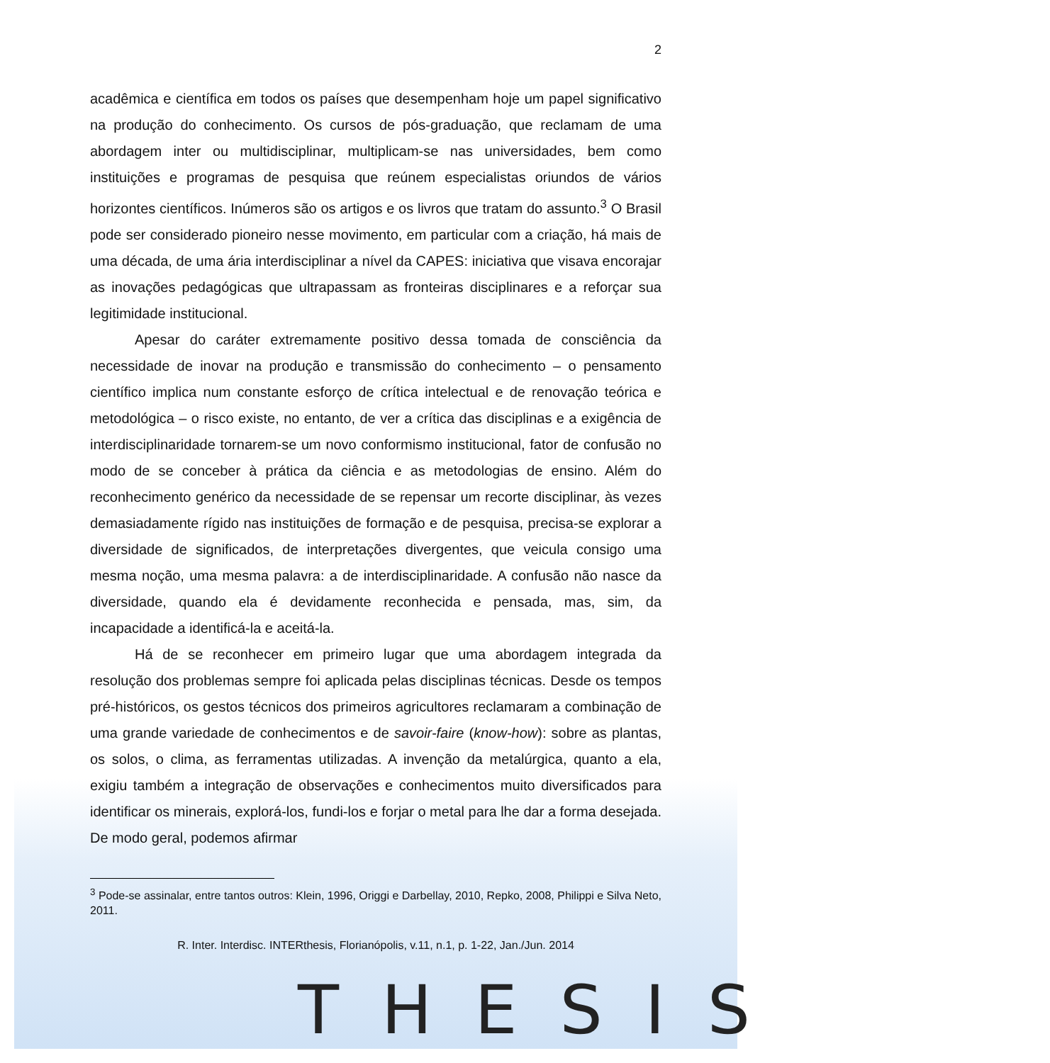THESIS
2
acadêmica e científica em todos os países que desempenham hoje um papel significativo na produção do conhecimento. Os cursos de pós-graduação, que reclamam de uma abordagem inter ou multidisciplinar, multiplicam-se nas universidades, bem como instituições e programas de pesquisa que reúnem especialistas oriundos de vários horizontes científicos. Inúmeros são os artigos e os livros que tratam do assunto.<sup>3</sup> O Brasil pode ser considerado pioneiro nesse movimento, em particular com a criação, há mais de uma década, de uma ária interdisciplinar a nível da CAPES: iniciativa que visava encorajar as inovações pedagógicas que ultrapassam as fronteiras disciplinares e a reforçar sua legitimidade institucional.
Apesar do caráter extremamente positivo dessa tomada de consciência da necessidade de inovar na produção e transmissão do conhecimento – o pensamento científico implica num constante esforço de crítica intelectual e de renovação teórica e metodológica – o risco existe, no entanto, de ver a crítica das disciplinas e a exigência de interdisciplinaridade tornarem-se um novo conformismo institucional, fator de confusão no modo de se conceber à prática da ciência e as metodologias de ensino. Além do reconhecimento genérico da necessidade de se repensar um recorte disciplinar, às vezes demasiadamente rígido nas instituições de formação e de pesquisa, precisa-se explorar a diversidade de significados, de interpretações divergentes, que veicula consigo uma mesma noção, uma mesma palavra: a de interdisciplinaridade. A confusão não nasce da diversidade, quando ela é devidamente reconhecida e pensada, mas, sim, da incapacidade a identificá-la e aceitá-la.
Há de se reconhecer em primeiro lugar que uma abordagem integrada da resolução dos problemas sempre foi aplicada pelas disciplinas técnicas. Desde os tempos pré-históricos, os gestos técnicos dos primeiros agricultores reclamaram a combinação de uma grande variedade de conhecimentos e de savoir-faire (know-how): sobre as plantas, os solos, o clima, as ferramentas utilizadas. A invenção da metalúrgica, quanto a ela, exigiu também a integração de observações e conhecimentos muito diversificados para identificar os minerais, explorá-los, fundi-los e forjar o metal para lhe dar a forma desejada. De modo geral, podemos afirmar
<sup>3</sup> Pode-se assinalar, entre tantos outros: Klein, 1996, Origgi e Darbellay, 2010, Repko, 2008, Philippi e Silva Neto, 2011.
R. Inter. Interdisc. INTERthesis, Florianópolis, v.11, n.1, p. 1-22, Jan./Jun. 2014